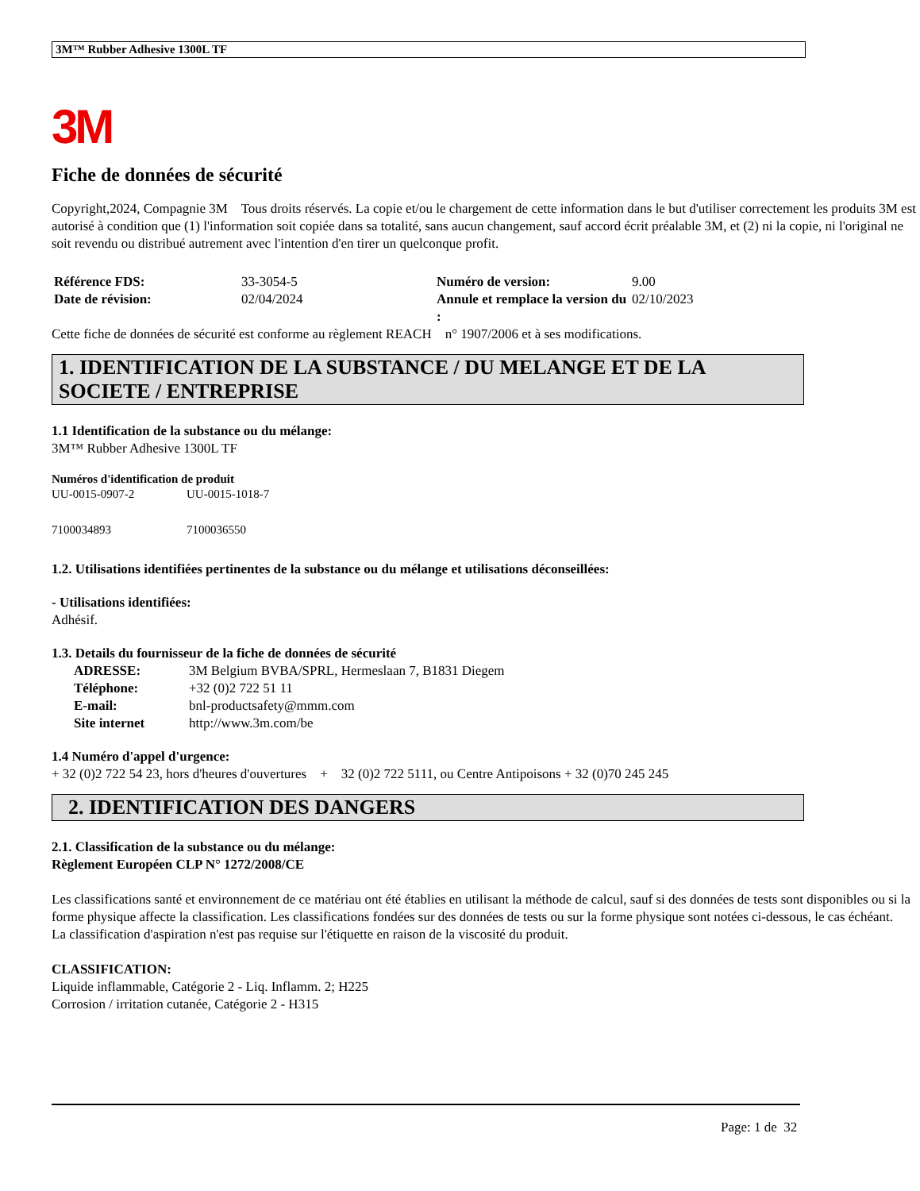3M™ Rubber Adhesive 1300L TF
3M
Fiche de données de sécurité
Copyright,2024, Compagnie 3M Tous droits réservés. La copie et/ou le chargement de cette information dans le but d'utiliser correctement les produits 3M est autorisé à condition que (1) l'information soit copiée dans sa totalité, sans aucun changement, sauf accord écrit préalable 3M, et (2) ni la copie, ni l'original ne soit revendu ou distribué autrement avec l'intention d'en tirer un quelconque profit.
| Référence FDS: | 33-3054-5 | Numéro de version: | 9.00 |
| Date de révision: | 02/04/2024 | Annule et remplace la version du : | 02/10/2023 |
Cette fiche de données de sécurité est conforme au règlement REACH n° 1907/2006 et à ses modifications.
1. IDENTIFICATION DE LA SUBSTANCE / DU MELANGE ET DE LA SOCIETE / ENTREPRISE
1.1 Identification de la substance ou du mélange:
3M™ Rubber Adhesive 1300L TF
Numéros d'identification de produit
| UU-0015-0907-2 | UU-0015-1018-7 |
| 7100034893 | 7100036550 |
1.2. Utilisations identifiées pertinentes de la substance ou du mélange et utilisations déconseillées:
- Utilisations identifiées:
Adhésif.
1.3. Details du fournisseur de la fiche de données de sécurité
| ADRESSE: | 3M Belgium BVBA/SPRL, Hermeslaan 7, B1831 Diegem |
| Téléphone: | +32 (0)2 722 51 11 |
| E-mail: | bnl-productsafety@mmm.com |
| Site internet | http://www.3m.com/be |
1.4 Numéro d'appel d'urgence:
+ 32 (0)2 722 54 23, hors d'heures d'ouvertures + 32 (0)2 722 5111, ou Centre Antipoisons + 32 (0)70 245 245
2. IDENTIFICATION DES DANGERS
2.1. Classification de la substance ou du mélange:
Règlement Européen CLP N° 1272/2008/CE
Les classifications santé et environnement de ce matériau ont été établies en utilisant la méthode de calcul, sauf si des données de tests sont disponibles ou si la forme physique affecte la classification. Les classifications fondées sur des données de tests ou sur la forme physique sont notées ci-dessous, le cas échéant.
La classification d'aspiration n'est pas requise sur l'étiquette en raison de la viscosité du produit.
CLASSIFICATION:
Liquide inflammable, Catégorie 2 - Liq. Inflamm. 2; H225
Corrosion / irritation cutanée, Catégorie 2 - H315
Page: 1 de 32